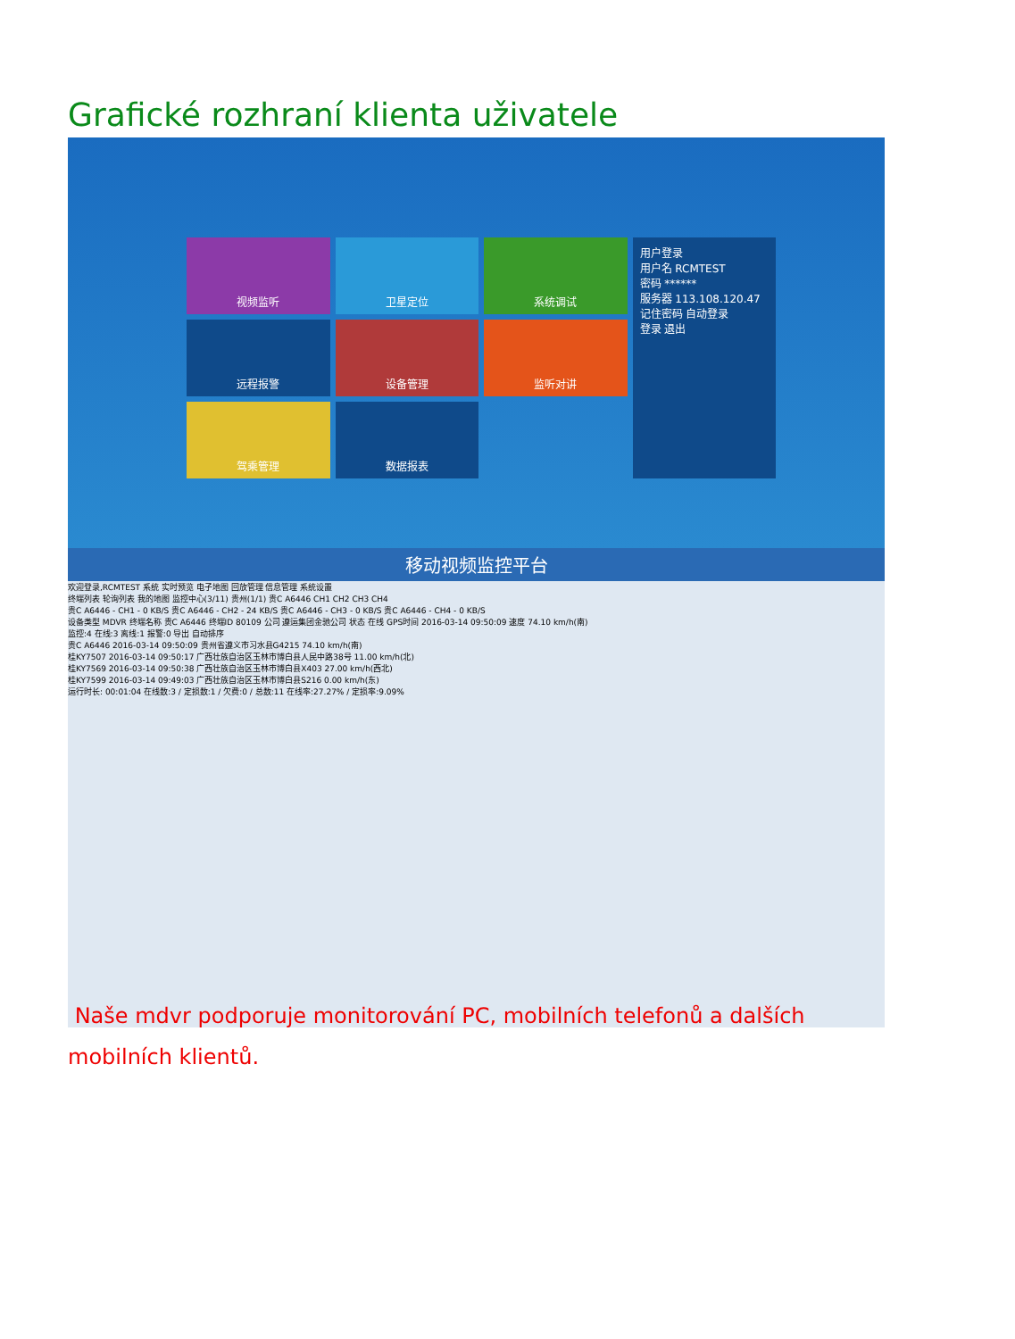Grafické rozhraní klienta uživatele
视频监听
卫星定位
系统调试
用户登录
用户名 RCMTEST
密码 ******
服务器 113.108.120.47
记住密码 自动登录
登录 退出
远程报警
设备管理
监听对讲
驾乘管理
数据报表
移动视频监控平台
欢迎登录,RCMTEST 系统 实时预览 电子地图 回放管理 信息管理 系统设置
终端列表 轮询列表 我的地图 监控中心(3/11) 贵州(1/1) 贵C A6446 CH1 CH2 CH3 CH4
贵C A6446 - CH1 - 0 KB/S 贵C A6446 - CH2 - 24 KB/S 贵C A6446 - CH3 - 0 KB/S 贵C A6446 - CH4 - 0 KB/S
设备类型 MDVR 终端名称 贵C A6446 终端ID 80109 公司 遵运集团金驰公司 状态 在线 GPS时间 2016-03-14 09:50:09 速度 74.10 km/h(南)
监控:4 在线:3 离线:1 报警:0 导出 自动排序
贵C A6446 2016-03-14 09:50:09 贵州省遵义市习水县G4215 74.10 km/h(南)
桂KY7507 2016-03-14 09:50:17 广西壮族自治区玉林市博白县人民中路38号 11.00 km/h(北)
桂KY7569 2016-03-14 09:50:38 广西壮族自治区玉林市博白县X403 27.00 km/h(西北)
桂KY7599 2016-03-14 09:49:03 广西壮族自治区玉林市博白县S216 0.00 km/h(东)
运行时长: 00:01:04 在线数:3 / 定损数:1 / 欠费:0 / 总数:11 在线率:27.27% / 定损率:9.09%
Naše mdvr podporuje monitorování PC, mobilních telefonů a dalších mobilních klientů.